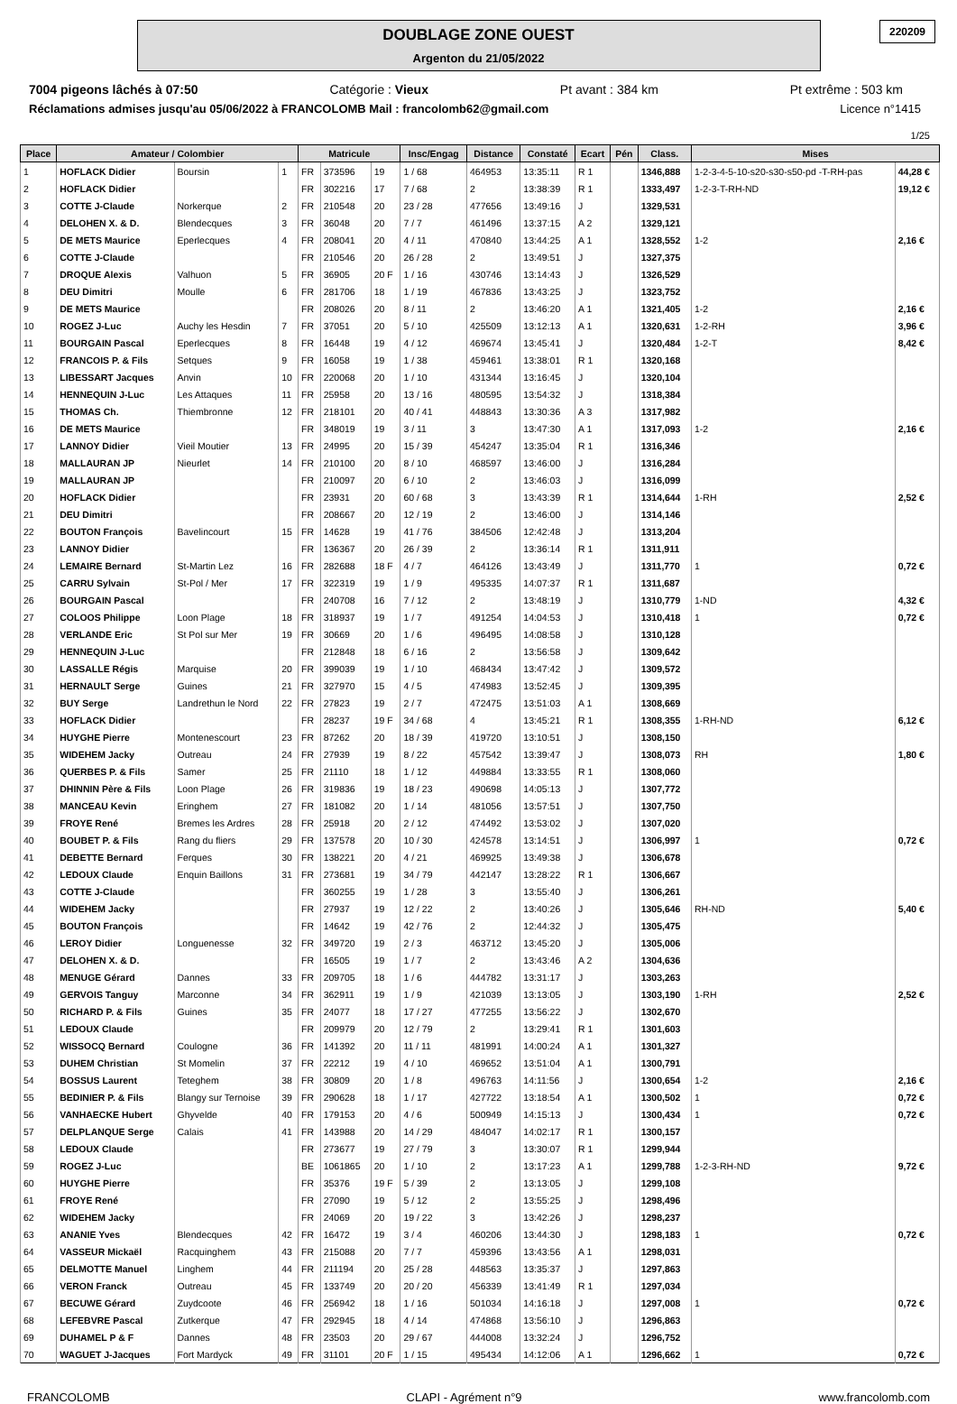DOUBLAGE ZONE OUEST
Argenton du 21/05/2022
220209
7004 pigeons lâchés à 07:50 Catégorie : Vieux Pt avant : 384 km Pt extrême : 503 km
Réclamations admises jusqu'au 05/06/2022 à FRANCOLOMB Mail : francolomb62@gmail.com Licence n°1415
1/25
| Place | Amateur / Colombier | | | Matricule | | | Insc/Engag | Distance | Constaté | Ecart | Pén | Class. | Mises | |
| --- | --- | --- | --- | --- | --- | --- | --- | --- | --- | --- | --- | --- | --- | --- |
| 1 | HOFLACK Didier | Boursin | 1 | FR | 373596 | 19 | 1 / 68 | 464953 | 13:35:11 | R 1 | | 1346,888 | 1-2-3-4-5-10-s20-s30-s50-pd -T-RH-pas | 44,28 € |
| 2 | HOFLACK Didier | | | FR | 302216 | 17 | 7 / 68 | 2 | 13:38:39 | R 1 | | 1333,497 | 1-2-3-T-RH-ND | 19,12 € |
| 3 | COTTE J-Claude | Norkerque | 2 | FR | 210548 | 20 | 23 / 28 | 477656 | 13:49:16 | J | | 1329,531 | | |
| 4 | DELOHEN X. & D. | Blendecques | 3 | FR | 36048 | 20 | 7 / 7 | 461496 | 13:37:15 | A 2 | | 1329,121 | | |
| 5 | DE METS Maurice | Eperlecques | 4 | FR | 208041 | 20 | 4 / 11 | 470840 | 13:44:25 | A 1 | | 1328,552 | 1-2 | 2,16 € |
| 6 | COTTE J-Claude | | | FR | 210546 | 20 | 26 / 28 | 2 | 13:49:51 | J | | 1327,375 | | |
| 7 | DROQUE Alexis | Valhuon | 5 | FR | 36905 | 20 F | 1 / 16 | 430746 | 13:14:43 | J | | 1326,529 | | |
| 8 | DEU Dimitri | Moulle | 6 | FR | 281706 | 18 | 1 / 19 | 467836 | 13:43:25 | J | | 1323,752 | | |
| 9 | DE METS Maurice | | | FR | 208026 | 20 | 8 / 11 | 2 | 13:46:20 | A 1 | | 1321,405 | 1-2 | 2,16 € |
| 10 | ROGEZ J-Luc | Auchy les Hesdin | 7 | FR | 37051 | 20 | 5 / 10 | 425509 | 13:12:13 | A 1 | | 1320,631 | 1-2-RH | 3,96 € |
| 11 | BOURGAIN Pascal | Eperlecques | 8 | FR | 16448 | 19 | 4 / 12 | 469674 | 13:45:41 | J | | 1320,484 | 1-2-T | 8,42 € |
| 12 | FRANCOIS P. & Fils | Setques | 9 | FR | 16058 | 19 | 1 / 38 | 459461 | 13:38:01 | R 1 | | 1320,168 | | |
| 13 | LIBESSART Jacques | Anvin | 10 | FR | 220068 | 20 | 1 / 10 | 431344 | 13:16:45 | J | | 1320,104 | | |
| 14 | HENNEQUIN J-Luc | Les Attaques | 11 | FR | 25958 | 20 | 13 / 16 | 480595 | 13:54:32 | J | | 1318,384 | | |
| 15 | THOMAS Ch. | Thiembronne | 12 | FR | 218101 | 20 | 40 / 41 | 448843 | 13:30:36 | A 3 | | 1317,982 | | |
| 16 | DE METS Maurice | | | FR | 348019 | 19 | 3 / 11 | 3 | 13:47:30 | A 1 | | 1317,093 | 1-2 | 2,16 € |
| 17 | LANNOY Didier | Vieil Moutier | 13 | FR | 24995 | 20 | 15 / 39 | 454247 | 13:35:04 | R 1 | | 1316,346 | | |
| 18 | MALLAURAN JP | Nieurlet | 14 | FR | 210100 | 20 | 8 / 10 | 468597 | 13:46:00 | J | | 1316,284 | | |
| 19 | MALLAURAN JP | | | FR | 210097 | 20 | 6 / 10 | 2 | 13:46:03 | J | | 1316,099 | | |
| 20 | HOFLACK Didier | | | FR | 23931 | 20 | 60 / 68 | 3 | 13:43:39 | R 1 | | 1314,644 | 1-RH | 2,52 € |
| 21 | DEU Dimitri | | | FR | 208667 | 20 | 12 / 19 | 2 | 13:46:00 | J | | 1314,146 | | |
| 22 | BOUTON François | Bavelincourt | 15 | FR | 14628 | 19 | 41 / 76 | 384506 | 12:42:48 | J | | 1313,204 | | |
| 23 | LANNOY Didier | | | FR | 136367 | 20 | 26 / 39 | 2 | 13:36:14 | R 1 | | 1311,911 | | |
| 24 | LEMAIRE Bernard | St-Martin Lez | 16 | FR | 282688 | 18 F | 4 / 7 | 464126 | 13:43:49 | J | | 1311,770 | 1 | 0,72 € |
| 25 | CARRU Sylvain | St-Pol / Mer | 17 | FR | 322319 | 19 | 1 / 9 | 495335 | 14:07:37 | R 1 | | 1311,687 | | |
| 26 | BOURGAIN Pascal | | | FR | 240708 | 16 | 7 / 12 | 2 | 13:48:19 | J | | 1310,779 | 1-ND | 4,32 € |
| 27 | COLOOS Philippe | Loon Plage | 18 | FR | 318937 | 19 | 1 / 7 | 491254 | 14:04:53 | J | | 1310,418 | 1 | 0,72 € |
| 28 | VERLANDE Eric | St Pol sur Mer | 19 | FR | 30669 | 20 | 1 / 6 | 496495 | 14:08:58 | J | | 1310,128 | | |
| 29 | HENNEQUIN J-Luc | | | FR | 212848 | 18 | 6 / 16 | 2 | 13:56:58 | J | | 1309,642 | | |
| 30 | LASSALLE Régis | Marquise | 20 | FR | 399039 | 19 | 1 / 10 | 468434 | 13:47:42 | J | | 1309,572 | | |
| 31 | HERNAULT Serge | Guines | 21 | FR | 327970 | 15 | 4 / 5 | 474983 | 13:52:45 | J | | 1309,395 | | |
| 32 | BUY Serge | Landrethun le Nord | 22 | FR | 27823 | 19 | 2 / 7 | 472475 | 13:51:03 | A 1 | | 1308,669 | | |
| 33 | HOFLACK Didier | | | FR | 28237 | 19 F | 34 / 68 | 4 | 13:45:21 | R 1 | | 1308,355 | 1-RH-ND | 6,12 € |
| 34 | HUYGHE Pierre | Montenescourt | 23 | FR | 87262 | 20 | 18 / 39 | 419720 | 13:10:51 | J | | 1308,150 | | |
| 35 | WIDEHEM Jacky | Outreau | 24 | FR | 27939 | 19 | 8 / 22 | 457542 | 13:39:47 | J | | 1308,073 | RH | 1,80 € |
| 36 | QUERBES P. & Fils | Samer | 25 | FR | 21110 | 18 | 1 / 12 | 449884 | 13:33:55 | R 1 | | 1308,060 | | |
| 37 | DHINNIN Père & Fils | Loon Plage | 26 | FR | 319836 | 19 | 18 / 23 | 490698 | 14:05:13 | J | | 1307,772 | | |
| 38 | MANCEAU Kevin | Eringhem | 27 | FR | 181082 | 20 | 1 / 14 | 481056 | 13:57:51 | J | | 1307,750 | | |
| 39 | FROYE René | Bremes les Ardres | 28 | FR | 25918 | 20 | 2 / 12 | 474492 | 13:53:02 | J | | 1307,020 | | |
| 40 | BOUBET P. & Fils | Rang du fliers | 29 | FR | 137578 | 20 | 10 / 30 | 424578 | 13:14:51 | J | | 1306,997 | 1 | 0,72 € |
| 41 | DEBETTE Bernard | Ferques | 30 | FR | 138221 | 20 | 4 / 21 | 469925 | 13:49:38 | J | | 1306,678 | | |
| 42 | LEDOUX Claude | Enquin Baillons | 31 | FR | 273681 | 19 | 34 / 79 | 442147 | 13:28:22 | R 1 | | 1306,667 | | |
| 43 | COTTE J-Claude | | | FR | 360255 | 19 | 1 / 28 | 3 | 13:55:40 | J | | 1306,261 | | |
| 44 | WIDEHEM Jacky | | | FR | 27937 | 19 | 12 / 22 | 2 | 13:40:26 | J | | 1305,646 | RH-ND | 5,40 € |
| 45 | BOUTON François | | | FR | 14642 | 19 | 42 / 76 | 2 | 12:44:32 | J | | 1305,475 | | |
| 46 | LEROY Didier | Longuenesse | 32 | FR | 349720 | 19 | 2 / 3 | 463712 | 13:45:20 | J | | 1305,006 | | |
| 47 | DELOHEN X. & D. | | | FR | 16505 | 19 | 1 / 7 | 2 | 13:43:46 | A 2 | | 1304,636 | | |
| 48 | MENUGE Gérard | Dannes | 33 | FR | 209705 | 18 | 1 / 6 | 444782 | 13:31:17 | J | | 1303,263 | | |
| 49 | GERVOIS Tanguy | Marconne | 34 | FR | 362911 | 19 | 1 / 9 | 421039 | 13:13:05 | J | | 1303,190 | 1-RH | 2,52 € |
| 50 | RICHARD P. & Fils | Guines | 35 | FR | 24077 | 18 | 17 / 27 | 477255 | 13:56:22 | J | | 1302,670 | | |
| 51 | LEDOUX Claude | | | FR | 209979 | 20 | 12 / 79 | 2 | 13:29:41 | R 1 | | 1301,603 | | |
| 52 | WISSOCQ Bernard | Coulogne | 36 | FR | 141392 | 20 | 11 / 11 | 481991 | 14:00:24 | A 1 | | 1301,327 | | |
| 53 | DUHEM Christian | St Momelin | 37 | FR | 22212 | 19 | 4 / 10 | 469652 | 13:51:04 | A 1 | | 1300,791 | | |
| 54 | BOSSUS Laurent | Teteghem | 38 | FR | 30809 | 20 | 1 / 8 | 496763 | 14:11:56 | J | | 1300,654 | 1-2 | 2,16 € |
| 55 | BEDINIER P. & Fils | Blangy sur Ternoise | 39 | FR | 290628 | 18 | 1 / 17 | 427722 | 13:18:54 | A 1 | | 1300,502 | 1 | 0,72 € |
| 56 | VANHAECKE Hubert | Ghyvelde | 40 | FR | 179153 | 20 | 4 / 6 | 500949 | 14:15:13 | J | | 1300,434 | 1 | 0,72 € |
| 57 | DELPLANQUE Serge | Calais | 41 | FR | 143988 | 20 | 14 / 29 | 484047 | 14:02:17 | R 1 | | 1300,157 | | |
| 58 | LEDOUX Claude | | | FR | 273677 | 19 | 27 / 79 | 3 | 13:30:07 | R 1 | | 1299,944 | | |
| 59 | ROGEZ J-Luc | | | BE | 1061865 | 20 | 1 / 10 | 2 | 13:17:23 | A 1 | | 1299,788 | 1-2-3-RH-ND | 9,72 € |
| 60 | HUYGHE Pierre | | | FR | 35376 | 19 F | 5 / 39 | 2 | 13:13:05 | J | | 1299,108 | | |
| 61 | FROYE René | | | FR | 27090 | 19 | 5 / 12 | 2 | 13:55:25 | J | | 1298,496 | | |
| 62 | WIDEHEM Jacky | | | FR | 24069 | 20 | 19 / 22 | 3 | 13:42:26 | J | | 1298,237 | | |
| 63 | ANANIE Yves | Blendecques | 42 | FR | 16472 | 19 | 3 / 4 | 460206 | 13:44:30 | J | | 1298,183 | 1 | 0,72 € |
| 64 | VASSEUR Mickaël | Racquinghem | 43 | FR | 215088 | 20 | 7 / 7 | 459396 | 13:43:56 | A 1 | | 1298,031 | | |
| 65 | DELMOTTE Manuel | Linghem | 44 | FR | 211194 | 20 | 25 / 28 | 448563 | 13:35:37 | J | | 1297,863 | | |
| 66 | VERON Franck | Outreau | 45 | FR | 133749 | 20 | 20 / 20 | 456339 | 13:41:49 | R 1 | | 1297,034 | | |
| 67 | BECUWE Gérard | Zuydcoote | 46 | FR | 256942 | 18 | 1 / 16 | 501034 | 14:16:18 | J | | 1297,008 | 1 | 0,72 € |
| 68 | LEFEBVRE Pascal | Zutkerque | 47 | FR | 292945 | 18 | 4 / 14 | 474868 | 13:56:10 | J | | 1296,863 | | |
| 69 | DUHAMEL P & F | Dannes | 48 | FR | 23503 | 20 | 29 / 67 | 444008 | 13:32:24 | J | | 1296,752 | | |
| 70 | WAGUET J-Jacques | Fort Mardyck | 49 | FR | 31101 | 20 F | 1 / 15 | 495434 | 14:12:06 | A 1 | | 1296,662 | 1 | 0,72 € |
FRANCOLOMB CLAPI - Agrément n°9 www.francolomb.com